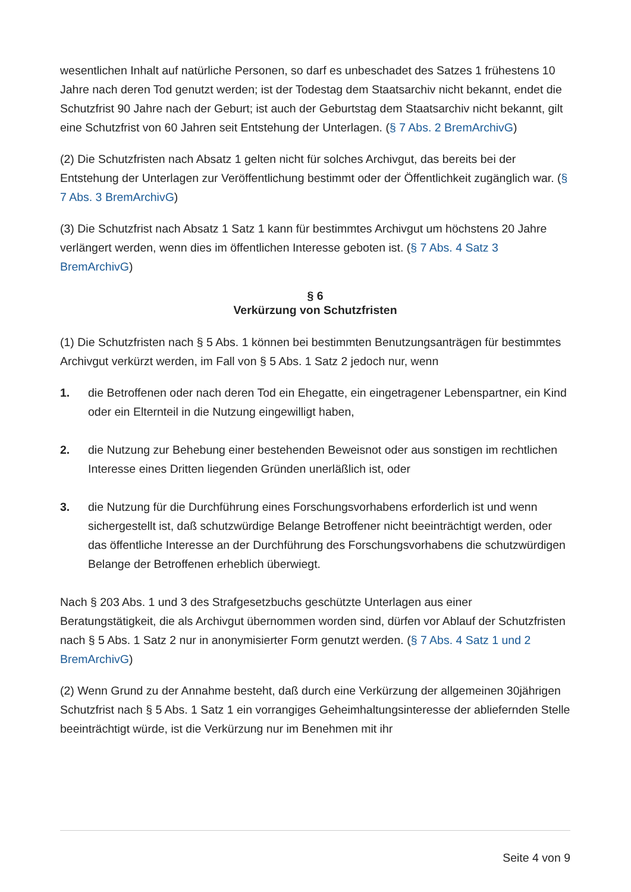wesentlichen Inhalt auf natürliche Personen, so darf es unbeschadet des Satzes 1 frühestens 10 Jahre nach deren Tod genutzt werden; ist der Todestag dem Staatsarchiv nicht bekannt, endet die Schutzfrist 90 Jahre nach der Geburt; ist auch der Geburtstag dem Staatsarchiv nicht bekannt, gilt eine Schutzfrist von 60 Jahren seit Entstehung der Unterlagen. (§ 7 Abs. 2 BremArchivG)
(2) Die Schutzfristen nach Absatz 1 gelten nicht für solches Archivgut, das bereits bei der Entstehung der Unterlagen zur Veröffentlichung bestimmt oder der Öffentlichkeit zugänglich war. (§ 7 Abs. 3 BremArchivG)
(3) Die Schutzfrist nach Absatz 1 Satz 1 kann für bestimmtes Archivgut um höchstens 20 Jahre verlängert werden, wenn dies im öffentlichen Interesse geboten ist. (§ 7 Abs. 4 Satz 3 BremArchivG)
§ 6
Verkürzung von Schutzfristen
(1) Die Schutzfristen nach § 5 Abs. 1 können bei bestimmten Benutzungsanträgen für bestimmtes Archivgut verkürzt werden, im Fall von § 5 Abs. 1 Satz 2 jedoch nur, wenn
1. die Betroffenen oder nach deren Tod ein Ehegatte, ein eingetragener Lebenspartner, ein Kind oder ein Elternteil in die Nutzung eingewilligt haben,
2. die Nutzung zur Behebung einer bestehenden Beweisnot oder aus sonstigen im rechtlichen Interesse eines Dritten liegenden Gründen unerläßlich ist, oder
3. die Nutzung für die Durchführung eines Forschungsvorhabens erforderlich ist und wenn sichergestellt ist, daß schutzwürdige Belange Betroffener nicht beeinträchtigt werden, oder das öffentliche Interesse an der Durchführung des Forschungsvorhabens die schutzwürdigen Belange der Betroffenen erheblich überwiegt.
Nach § 203 Abs. 1 und 3 des Strafgesetzbuchs geschützte Unterlagen aus einer Beratungstätigkeit, die als Archivgut übernommen worden sind, dürfen vor Ablauf der Schutzfristen nach § 5 Abs. 1 Satz 2 nur in anonymisierter Form genutzt werden. (§ 7 Abs. 4 Satz 1 und 2 BremArchivG)
(2) Wenn Grund zu der Annahme besteht, daß durch eine Verkürzung der allgemeinen 30jährigen Schutzfrist nach § 5 Abs. 1 Satz 1 ein vorrangiges Geheimhaltungsinteresse der abliefernden Stelle beeinträchtigt würde, ist die Verkürzung nur im Benehmen mit ihr
Seite 4 von 9